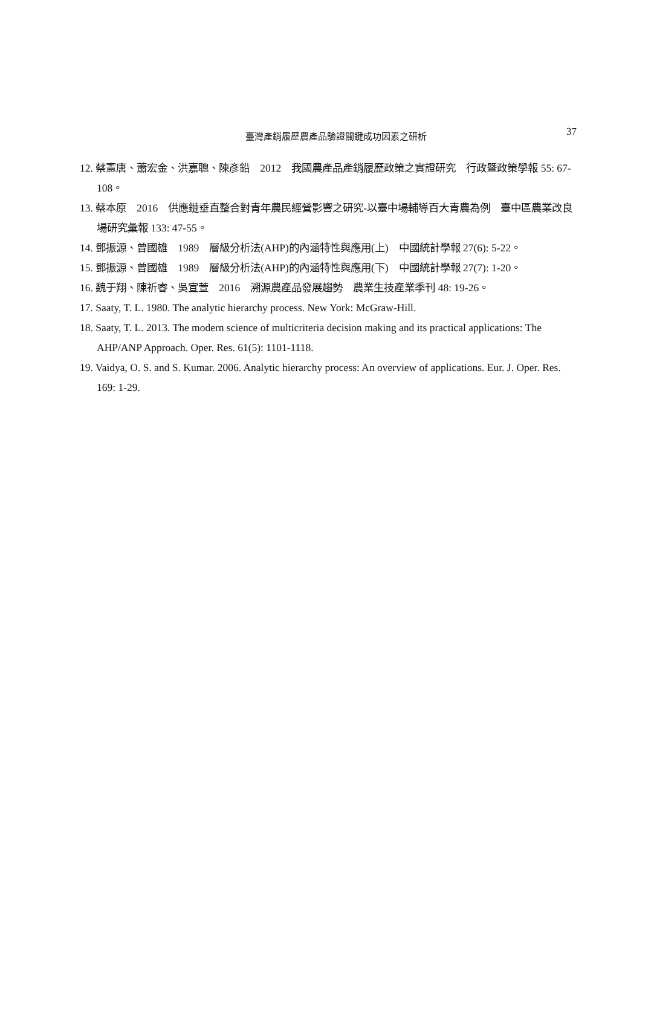臺灣產銷履歷農產品驗證關鍵成功因素之研析
37
12. 蔡憲唐、蕭宏金、洪嘉聰、陳彥鉛　2012　我國農產品產銷履歷政策之實證研究　行政暨政策學報 55: 67-108。
13. 蔡本原　2016　供應鏈垂直整合對青年農民經營影響之研究-以臺中場輔導百大青農為例　臺中區農業改良場研究彙報 133: 47-55。
14. 鄧振源、曾國雄　1989　層級分析法(AHP)的內涵特性與應用(上)　中國統計學報 27(6): 5-22。
15. 鄧振源、曾國雄　1989　層級分析法(AHP)的內涵特性與應用(下)　中國統計學報 27(7): 1-20。
16. 魏于翔、陳祈睿、吳宣萱　2016　溯源農產品發展趨勢　農業生技產業季刊 48: 19-26。
17. Saaty, T. L. 1980. The analytic hierarchy process. New York: McGraw-Hill.
18. Saaty, T. L. 2013. The modern science of multicriteria decision making and its practical applications: The AHP/ANP Approach. Oper. Res. 61(5): 1101-1118.
19. Vaidya, O. S. and S. Kumar. 2006. Analytic hierarchy process: An overview of applications. Eur. J. Oper. Res. 169: 1-29.